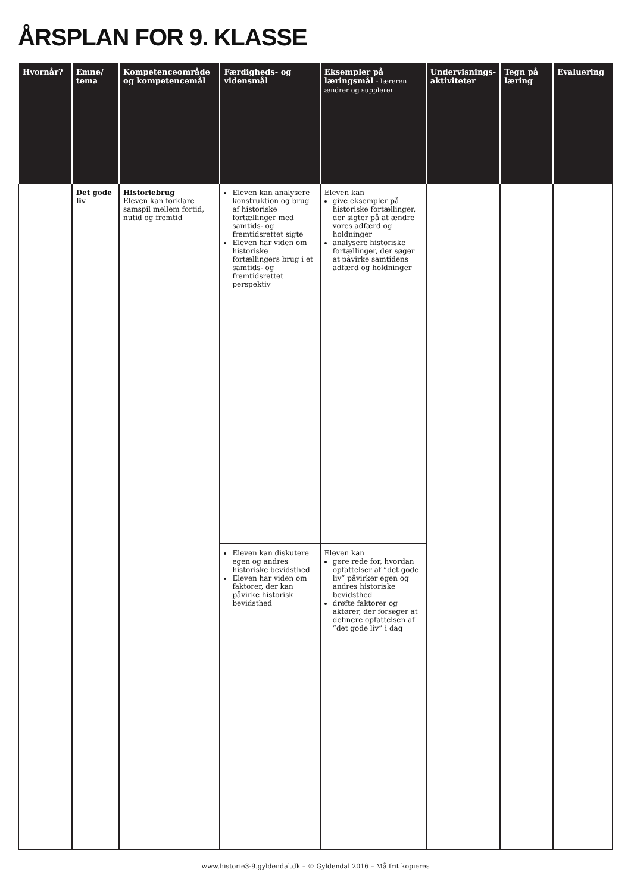ÅRSPLAN FOR 9. KLASSE
| Hvornår? | Emne/ tema | Kompetenceområde og kompetencemål | Færdigheds- og vidensmål | Eksempler på læringsmål - læreren ændrer og supplerer | Undervisnings-aktiviteter | Tegn på læring | Evaluering |
| --- | --- | --- | --- | --- | --- | --- | --- |
| | Det gode liv | Historiebrug Eleven kan forklare samspil mellem fortid, nutid og fremtid | Eleven kan analysere konstruktion og brug af historiske fortællinger med samtids- og fremtidsrettet sigte Eleven har viden om historiske fortællingers brug i et samtids- og fremtidsrettet perspektiv | Eleven kan give eksempler på historiske fortællinger, der sigter på at ændre vores adfærd og holdninger analysere historiske fortællinger, der søger at påvirke samtidens adfærd og holdninger | | | |
| | | | Eleven kan diskutere egen og andres historiske bevidsthed Eleven har viden om faktorer, der kan påvirke historisk bevidsthed | Eleven kan gøre rede for, hvordan opfattelser af ”det gode liv” påvirker egen og andres historiske bevidsthed drøfte faktorer og aktører, der forsøger at definere opfattelsen af ”det gode liv” i dag | | | |
www.historie3-9.gyldendal.dk – © Gyldendal 2016 – Må frit kopieres